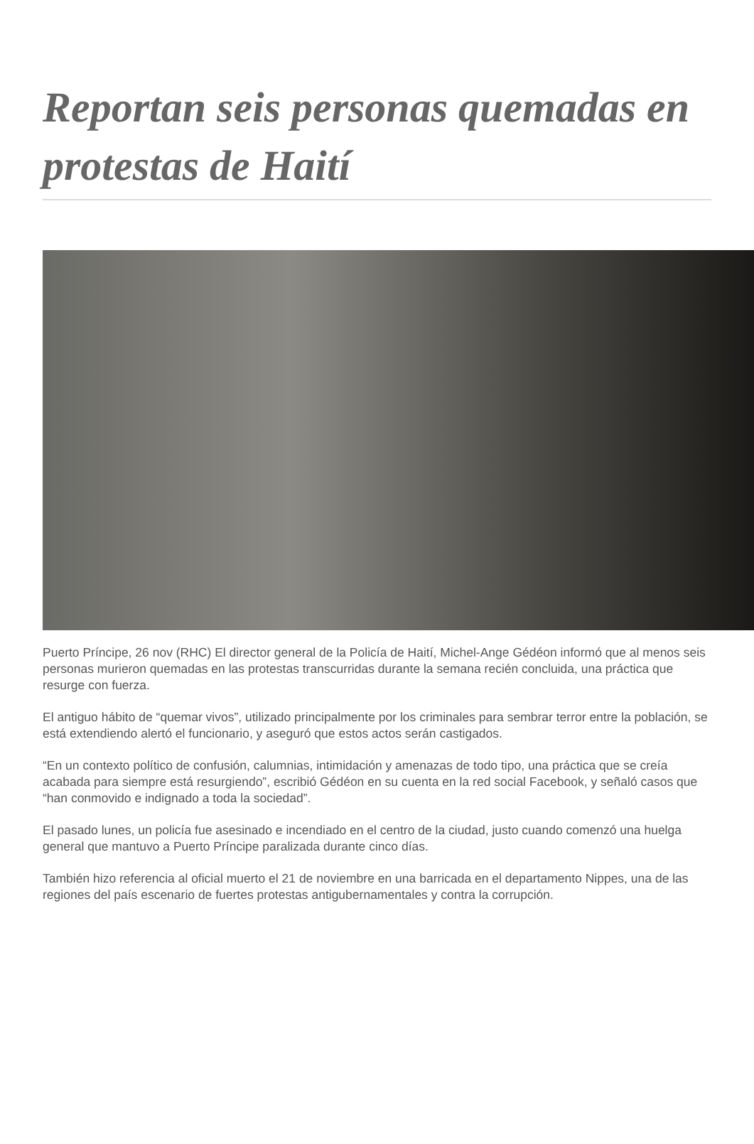Reportan seis personas quemadas en protestas de Haití
Puerto Príncipe, 26 nov (RHC) El director general de la Policía de Haití, Michel-Ange Gédéon informó que al menos seis personas murieron quemadas en las protestas transcurridas durante la semana recién concluida, una práctica que resurge con fuerza.
El antiguo hábito de “quemar vivos”, utilizado principalmente por los criminales para sembrar terror entre la población, se está extendiendo alertó el funcionario, y aseguró que estos actos serán castigados.
“En un contexto político de confusión, calumnias, intimidación y amenazas de todo tipo, una práctica que se creía acabada para siempre está resurgiendo”, escribió Gédéon en su cuenta en la red social Facebook, y señaló casos que “han conmovido e indignado a toda la sociedad”.
El pasado lunes, un policía fue asesinado e incendiado en el centro de la ciudad, justo cuando comenzó una huelga general que mantuvo a Puerto Príncipe paralizada durante cinco días.
También hizo referencia al oficial muerto el 21 de noviembre en una barricada en el departamento Nippes, una de las regiones del país escenario de fuertes protestas antigubernamentales y contra la corrupción.